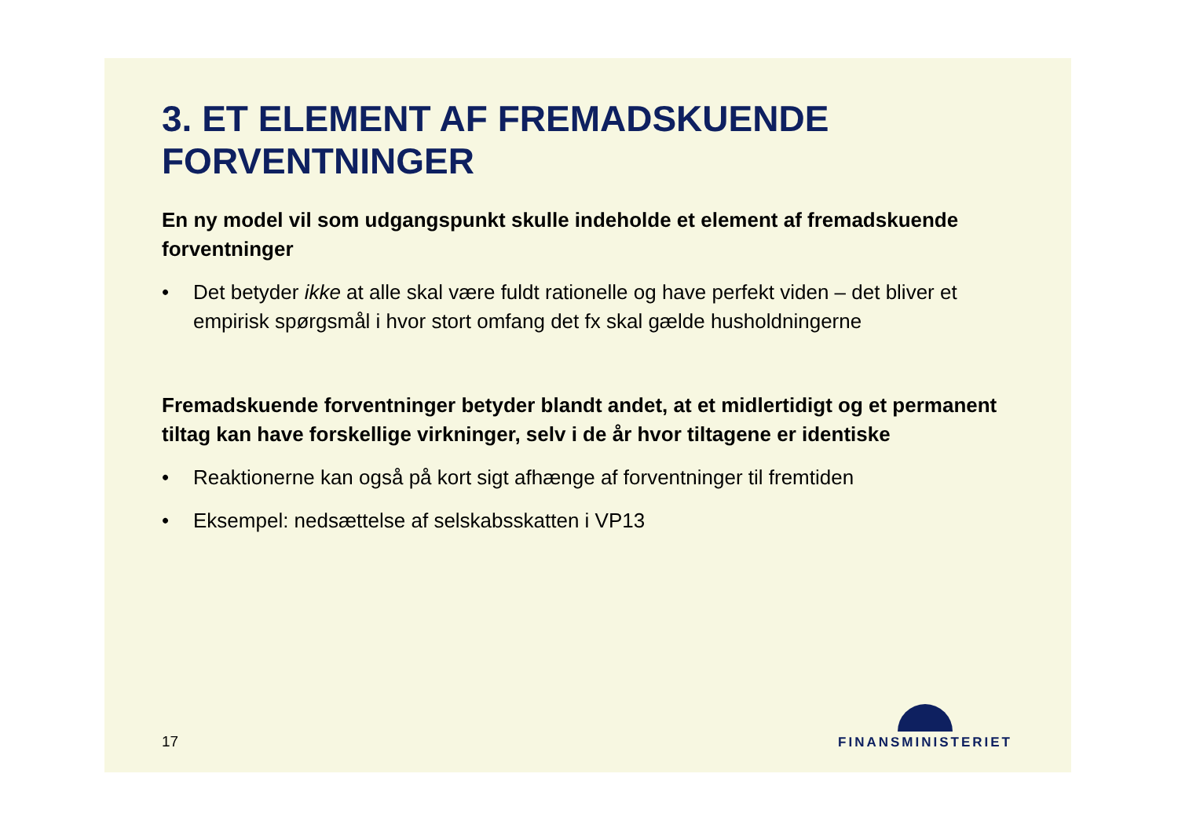3. ET ELEMENT AF FREMADSKUENDE FORVENTNINGER
En ny model vil som udgangspunkt skulle indeholde et element af fremadskuende forventninger
• Det betyder ikke at alle skal være fuldt rationelle og have perfekt viden – det bliver et empirisk spørgsmål i hvor stort omfang det fx skal gælde husholdningerne
Fremadskuende forventninger betyder blandt andet, at et midlertidigt og et permanent tiltag kan have forskellige virkninger, selv i de år hvor tiltagene er identiske
• Reaktionerne kan også på kort sigt afhænge af forventninger til fremtiden
• Eksempel: nedsættelse af selskabsskatten i VP13
17 FINANSMINISTERIET